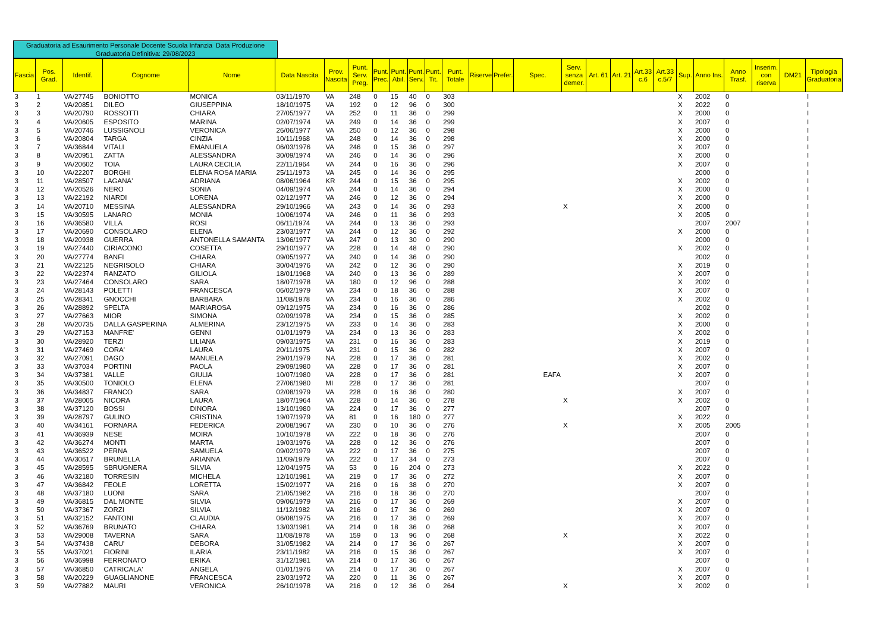Graduatoria ad Esaurimento Personale Docente Scuola Infanzia Data Produzione Graduatoria Definitiva: 29/08/2023
| Fascia | Pos. Grad. | Identif. | Cognome | Nome | Data Nascita | Prov. Nascita | Punt. Serv. Preg. | Punt. Prec. | Punt. Abil. | Punt. Serv. | Punt. Tit. | Punt. Totale | Riserve | Prefer. | Spec. | Serv. senza demer. | Art. 61 | Art. 21 | Art.33 c.6 | Art.33 c.5/7 | Sup. | Anno Ins. | Anno Trasf. | Inserim. con riserva | DM21 | Tipologia Graduatoria |
| --- | --- | --- | --- | --- | --- | --- | --- | --- | --- | --- | --- | --- | --- | --- | --- | --- | --- | --- | --- | --- | --- | --- | --- | --- | --- | --- |
| 3 | 1 | VA/27745 | BONIOTTO | MONICA | 03/11/1970 | VA | 248 | 0 | 15 | 40 | 0 | 303 | | | | | | | | | X | 2002 | 0 | | | I |
| 3 | 2 | VA/20851 | DILEO | GIUSEPPINA | 18/10/1975 | VA | 192 | 0 | 12 | 96 | 0 | 300 | | | | | | | | | X | 2022 | 0 | | | I |
| 3 | 3 | VA/20790 | ROSSOTTI | CHIARA | 27/05/1977 | VA | 252 | 0 | 11 | 36 | 0 | 299 | | | | | | | | | X | 2000 | 0 | | | I |
| 3 | 4 | VA/20605 | ESPOSITO | MARINA | 02/07/1974 | VA | 249 | 0 | 14 | 36 | 0 | 299 | | | | | | | | | X | 2007 | 0 | | | I |
| 3 | 5 | VA/20746 | LUSSIGNOLI | VERONICA | 26/06/1977 | VA | 250 | 0 | 12 | 36 | 0 | 298 | | | | | | | | | X | 2000 | 0 | | | I |
| 3 | 6 | VA/20804 | TARGA | CINZIA | 10/11/1968 | VA | 248 | 0 | 14 | 36 | 0 | 298 | | | | | | | | | X | 2000 | 0 | | | I |
| 3 | 7 | VA/36844 | VITALI | EMANUELA | 06/03/1976 | VA | 246 | 0 | 15 | 36 | 0 | 297 | | | | | | | | | X | 2007 | 0 | | | I |
| 3 | 8 | VA/20951 | ZATTA | ALESSANDRA | 30/09/1974 | VA | 246 | 0 | 14 | 36 | 0 | 296 | | | | | | | | | X | 2000 | 0 | | | I |
| 3 | 9 | VA/20602 | TOIA | LAURA CECILIA | 22/11/1964 | VA | 244 | 0 | 16 | 36 | 0 | 296 | | | | | | | | | X | 2007 | 0 | | | I |
| 3 | 10 | VA/22207 | BORGHI | ELENA ROSA MARIA | 25/11/1973 | VA | 245 | 0 | 14 | 36 | 0 | 295 | | | | | | | | | | 2000 | 0 | | | I |
| 3 | 11 | VA/28507 | LAGANA' | ADRIANA | 08/06/1964 | KR | 244 | 0 | 15 | 36 | 0 | 295 | | | | | | | | | X | 2002 | 0 | | | I |
| 3 | 12 | VA/20526 | NERO | SONIA | 04/09/1974 | VA | 244 | 0 | 14 | 36 | 0 | 294 | | | | | | | | | X | 2000 | 0 | | | I |
| 3 | 13 | VA/22192 | NIARDI | LORENA | 02/12/1977 | VA | 246 | 0 | 12 | 36 | 0 | 294 | | | | | | | | | X | 2000 | 0 | | | I |
| 3 | 14 | VA/20710 | MESSINA | ALESSANDRA | 29/10/1966 | VA | 243 | 0 | 14 | 36 | 0 | 293 | | | | X | | | | | X | 2000 | 0 | | | I |
| 3 | 15 | VA/30595 | LANARO | MONIA | 10/06/1974 | VA | 246 | 0 | 11 | 36 | 0 | 293 | | | | | | | | | X | 2005 | 0 | | | I |
| 3 | 16 | VA/36580 | VILLA | ROSI | 06/11/1974 | VA | 244 | 0 | 13 | 36 | 0 | 293 | | | | | | | | | | 2007 | 2007 | | | I |
| 3 | 17 | VA/20690 | CONSOLARO | ELENA | 23/03/1977 | VA | 244 | 0 | 12 | 36 | 0 | 292 | | | | | | | | | X | 2000 | 0 | | | I |
| 3 | 18 | VA/20938 | GUERRA | ANTONELLA SAMANTA | 13/06/1977 | VA | 247 | 0 | 13 | 30 | 0 | 290 | | | | | | | | | | 2000 | 0 | | | I |
| 3 | 19 | VA/27440 | CIRIACONO | COSETTA | 29/10/1977 | VA | 228 | 0 | 14 | 48 | 0 | 290 | | | | | | | | | X | 2002 | 0 | | | I |
| 3 | 20 | VA/27774 | BANFI | CHIARA | 09/05/1977 | VA | 240 | 0 | 14 | 36 | 0 | 290 | | | | | | | | | | 2002 | 0 | | | I |
| 3 | 21 | VA/22125 | NEGRISOLO | CHIARA | 30/04/1976 | VA | 242 | 0 | 12 | 36 | 0 | 290 | | | | | | | | | X | 2019 | 0 | | | I |
| 3 | 22 | VA/22374 | RANZATO | GILIOLA | 18/01/1968 | VA | 240 | 0 | 13 | 36 | 0 | 289 | | | | | | | | | X | 2007 | 0 | | | I |
| 3 | 23 | VA/27464 | CONSOLARO | SARA | 18/07/1978 | VA | 180 | 0 | 12 | 96 | 0 | 288 | | | | | | | | | X | 2002 | 0 | | | I |
| 3 | 24 | VA/28143 | POLETTI | FRANCESCA | 06/02/1979 | VA | 234 | 0 | 18 | 36 | 0 | 288 | | | | | | | | | X | 2007 | 0 | | | I |
| 3 | 25 | VA/28341 | GNOCCHI | BARBARA | 11/08/1978 | VA | 234 | 0 | 16 | 36 | 0 | 286 | | | | | | | | | X | 2002 | 0 | | | I |
| 3 | 26 | VA/28892 | SPELTA | MARIAROSA | 09/12/1975 | VA | 234 | 0 | 16 | 36 | 0 | 286 | | | | | | | | | | 2002 | 0 | | | I |
| 3 | 27 | VA/27663 | MIOR | SIMONA | 02/09/1978 | VA | 234 | 0 | 15 | 36 | 0 | 285 | | | | | | | | | X | 2002 | 0 | | | I |
| 3 | 28 | VA/20735 | DALLA GASPERINA | ALMERINA | 23/12/1975 | VA | 233 | 0 | 14 | 36 | 0 | 283 | | | | | | | | | X | 2000 | 0 | | | I |
| 3 | 29 | VA/27153 | MANFRE' | GENNI | 01/01/1979 | VA | 234 | 0 | 13 | 36 | 0 | 283 | | | | | | | | | X | 2002 | 0 | | | I |
| 3 | 30 | VA/28920 | TERZI | LILIANA | 09/03/1975 | VA | 231 | 0 | 16 | 36 | 0 | 283 | | | | | | | | | X | 2019 | 0 | | | I |
| 3 | 31 | VA/27469 | CORA' | LAURA | 20/11/1975 | VA | 231 | 0 | 15 | 36 | 0 | 282 | | | | | | | | | X | 2007 | 0 | | | I |
| 3 | 32 | VA/27091 | DAGO | MANUELA | 29/01/1979 | NA | 228 | 0 | 17 | 36 | 0 | 281 | | | | | | | | | X | 2002 | 0 | | | I |
| 3 | 33 | VA/37034 | PORTINI | PAOLA | 29/09/1980 | VA | 228 | 0 | 17 | 36 | 0 | 281 | | | | | | | | | X | 2007 | 0 | | | I |
| 3 | 34 | VA/37381 | VALLE | GIULIA | 10/07/1980 | VA | 228 | 0 | 17 | 36 | 0 | 281 | | | EAFA | | | | | | X | 2007 | 0 | | | I |
| 3 | 35 | VA/30500 | TONIOLO | ELENA | 27/06/1980 | MI | 228 | 0 | 17 | 36 | 0 | 281 | | | | | | | | | | 2007 | 0 | | | I |
| 3 | 36 | VA/34837 | FRANCO | SARA | 02/08/1979 | VA | 228 | 0 | 16 | 36 | 0 | 280 | | | | | | | | | X | 2007 | 0 | | | I |
| 3 | 37 | VA/28005 | NICORA | LAURA | 18/07/1964 | VA | 228 | 0 | 14 | 36 | 0 | 278 | | | | X | | | | | X | 2002 | 0 | | | I |
| 3 | 38 | VA/37120 | BOSSI | DINORA | 13/10/1980 | VA | 224 | 0 | 17 | 36 | 0 | 277 | | | | | | | | | | 2007 | 0 | | | I |
| 3 | 39 | VA/28797 | GULINO | CRISTINA | 19/07/1979 | VA | 81 | 0 | 16 | 180 | 0 | 277 | | | | | | | | | X | 2022 | 0 | | | I |
| 3 | 40 | VA/34161 | FORNARA | FEDERICA | 20/08/1967 | VA | 230 | 0 | 10 | 36 | 0 | 276 | | | | X | | | | | X | 2005 | 2005 | | | I |
| 3 | 41 | VA/36939 | NESE | MOIRA | 10/10/1978 | VA | 222 | 0 | 18 | 36 | 0 | 276 | | | | | | | | | | 2007 | 0 | | | I |
| 3 | 42 | VA/36274 | MONTI | MARTA | 19/03/1976 | VA | 228 | 0 | 12 | 36 | 0 | 276 | | | | | | | | | | 2007 | 0 | | | I |
| 3 | 43 | VA/36522 | PERNA | SAMUELA | 09/02/1979 | VA | 222 | 0 | 17 | 36 | 0 | 275 | | | | | | | | | | 2007 | 0 | | | I |
| 3 | 44 | VA/30617 | BRUNELLA | ARIANNA | 11/09/1979 | VA | 222 | 0 | 17 | 34 | 0 | 273 | | | | | | | | | | 2007 | 0 | | | I |
| 3 | 45 | VA/28595 | SBRUGNERA | SILVIA | 12/04/1975 | VA | 53 | 0 | 16 | 204 | 0 | 273 | | | | | | | | | X | 2022 | 0 | | | I |
| 3 | 46 | VA/32180 | TORRESIN | MICHELA | 12/10/1981 | VA | 219 | 0 | 17 | 36 | 0 | 272 | | | | | | | | | X | 2007 | 0 | | | I |
| 3 | 47 | VA/36842 | FEOLE | LORETTA | 15/02/1977 | VA | 216 | 0 | 16 | 38 | 0 | 270 | | | | | | | | | X | 2007 | 0 | | | I |
| 3 | 48 | VA/37180 | LUONI | SARA | 21/05/1982 | VA | 216 | 0 | 18 | 36 | 0 | 270 | | | | | | | | | | 2007 | 0 | | | I |
| 3 | 49 | VA/36815 | DAL MONTE | SILVIA | 09/06/1979 | VA | 216 | 0 | 17 | 36 | 0 | 269 | | | | | | | | | X | 2007 | 0 | | | I |
| 3 | 50 | VA/37367 | ZORZI | SILVIA | 11/12/1982 | VA | 216 | 0 | 17 | 36 | 0 | 269 | | | | | | | | | X | 2007 | 0 | | | I |
| 3 | 51 | VA/32152 | FANTONI | CLAUDIA | 06/08/1975 | VA | 216 | 0 | 17 | 36 | 0 | 269 | | | | | | | | | X | 2007 | 0 | | | I |
| 3 | 52 | VA/36769 | BRUNATO | CHIARA | 13/03/1981 | VA | 214 | 0 | 18 | 36 | 0 | 268 | | | | | | | | | X | 2007 | 0 | | | I |
| 3 | 53 | VA/29008 | TAVERNA | SARA | 11/08/1978 | VA | 159 | 0 | 13 | 96 | 0 | 268 | | | | X | | | | | X | 2022 | 0 | | | I |
| 3 | 54 | VA/37438 | CARU' | DEBORA | 31/05/1982 | VA | 214 | 0 | 17 | 36 | 0 | 267 | | | | | | | | | X | 2007 | 0 | | | I |
| 3 | 55 | VA/37021 | FIORINI | ILARIA | 23/11/1982 | VA | 216 | 0 | 15 | 36 | 0 | 267 | | | | | | | | | X | 2007 | 0 | | | I |
| 3 | 56 | VA/36998 | FERRONATO | ERIKA | 31/12/1981 | VA | 214 | 0 | 17 | 36 | 0 | 267 | | | | | | | | | | 2007 | 0 | | | I |
| 3 | 57 | VA/36850 | CATRICALA' | ANGELA | 01/01/1976 | VA | 214 | 0 | 17 | 36 | 0 | 267 | | | | | | | | | X | 2007 | 0 | | | I |
| 3 | 58 | VA/20229 | GUAGLIANONE | FRANCESCA | 23/03/1972 | VA | 220 | 0 | 11 | 36 | 0 | 267 | | | | | | | | | X | 2007 | 0 | | | I |
| 3 | 59 | VA/27882 | MAURI | VERONICA | 26/10/1978 | VA | 216 | 0 | 12 | 36 | 0 | 264 | | | | X | | | | | X | 2002 | 0 | | | I |